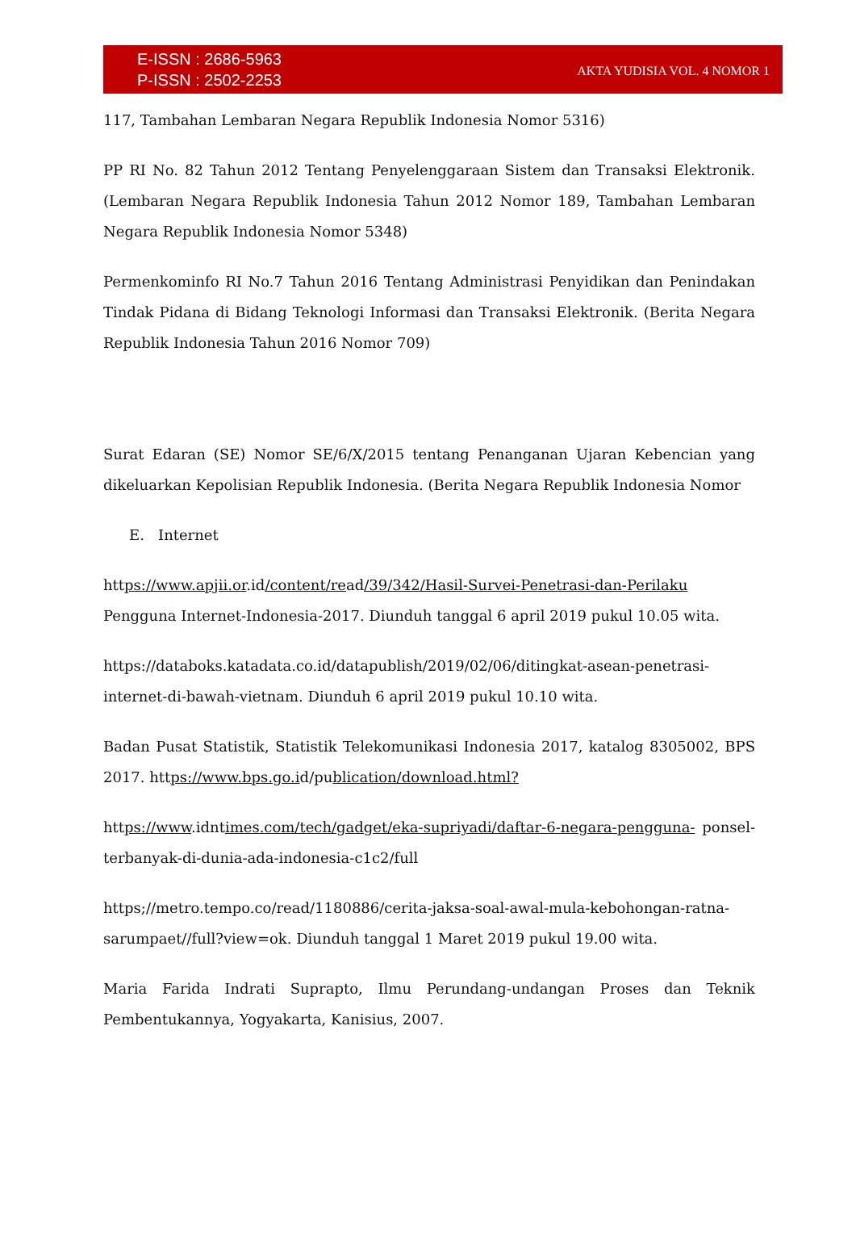E-ISSN : 2686-5963
P-ISSN : 2502-2253
AKTA YUDISIA VOL. 4 NOMOR 1
117, Tambahan Lembaran Negara Republik Indonesia Nomor 5316)
PP RI No. 82 Tahun 2012 Tentang Penyelenggaraan Sistem dan Transaksi Elektronik. (Lembaran Negara Republik Indonesia Tahun 2012 Nomor 189, Tambahan Lembaran Negara Republik Indonesia Nomor 5348)
Permenkominfo RI No.7 Tahun 2016 Tentang Administrasi Penyidikan dan Penindakan Tindak Pidana di Bidang Teknologi Informasi dan Transaksi Elektronik. (Berita Negara Republik Indonesia Tahun 2016 Nomor 709)
Surat Edaran (SE) Nomor SE/6/X/2015 tentang Penanganan Ujaran Kebencian yang dikeluarkan Kepolisian Republik Indonesia. (Berita Negara Republik Indonesia Nomor
E. Internet
https://www.apjii.or.id/content/read/39/342/Hasil-Survei-Penetrasi-dan-Perilaku Pengguna Internet-Indonesia-2017. Diunduh tanggal 6 april 2019 pukul 10.05 wita.
https://databoks.katadata.co.id/datapublish/2019/02/06/ditingkat-asean-penetrasi-internet-di-bawah-vietnam. Diunduh 6 april 2019 pukul 10.10 wita.
Badan Pusat Statistik, Statistik Telekomunikasi Indonesia 2017, katalog 8305002, BPS 2017. https://www.bps.go.id/publication/download.html?
https://www.idntimes.com/tech/gadget/eka-supriyadi/daftar-6-negara-pengguna- ponsel- terbanyak-di-dunia-ada-indonesia-c1c2/full
https;//metro.tempo.co/read/1180886/cerita-jaksa-soal-awal-mula-kebohongan-ratna-sarumpaet//full?view=ok. Diunduh tanggal 1 Maret 2019 pukul 19.00 wita.
Maria Farida Indrati Suprapto, Ilmu Perundang-undangan Proses dan Teknik Pembentukannya, Yogyakarta, Kanisius, 2007.